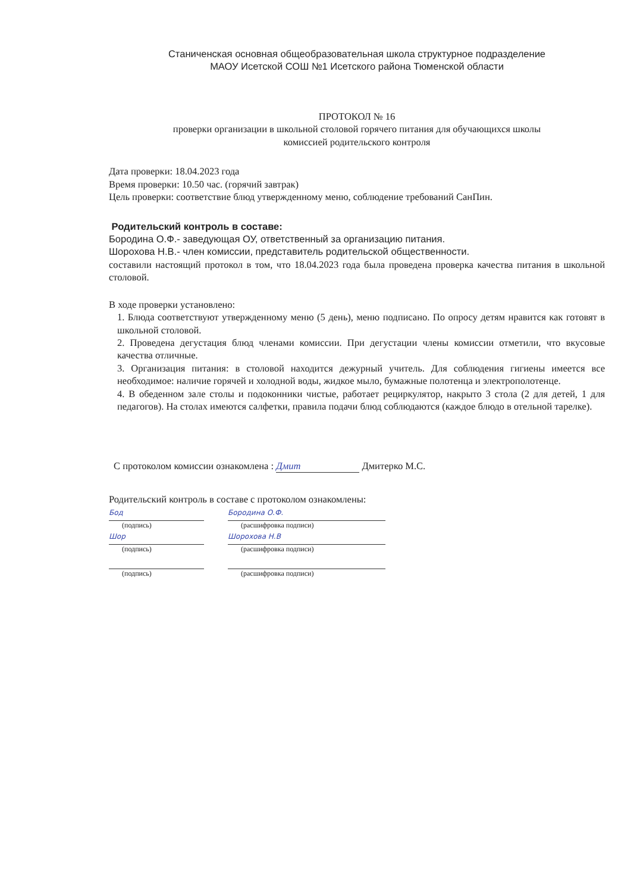Станиченская основная общеобразовательная школа структурное подразделение
МАОУ Исетской СОШ №1 Исетского района Тюменской области
ПРОТОКОЛ № 16
проверки организации в школьной столовой горячего питания для обучающихся школы
комиссией родительского контроля
Дата проверки: 18.04.2023 года
Время проверки: 10.50 час. (горячий завтрак)
Цель проверки: соответствие блюд утвержденному меню, соблюдение требований СанПин.
Родительский контроль в составе:
Бородина О.Ф.- заведующая ОУ, ответственный за организацию питания.
Шорохова Н.В.- член комиссии, представитель родительской общественности.
составили настоящий протокол в том, что 18.04.2023 года была проведена проверка качества питания в школьной столовой.
В ходе проверки установлено:
1. Блюда соответствуют утвержденному меню (5 день), меню подписано. По опросу детям нравится как готовят в школьной столовой.
2. Проведена дегустация блюд членами комиссии. При дегустации члены комиссии отметили, что вкусовые качества отличные.
3. Организация питания: в столовой находится дежурный учитель. Для соблюдения гигиены имеется все необходимое: наличие горячей и холодной воды, жидкое мыло, бумажные полотенца и электрополотенце.
4. В обеденном зале столы и подоконники чистые, работает рециркулятор, накрыто 3 стола (2 для детей, 1 для педагогов). На столах имеются салфетки, правила подачи блюд соблюдаются (каждое блюдо в отельной тарелке).
С протоколом комиссии ознакомлена : Дмит Дмитерко М.С.
Родительский контроль в составе с протоколом ознакомлены:
Бод
(подпись)
Бородина О.Ф.
(расшифровка подписи)
Шор
(подпись)
Шорохова Н.В
(расшифровка подписи)
(подпись) (расшифровка подписи)